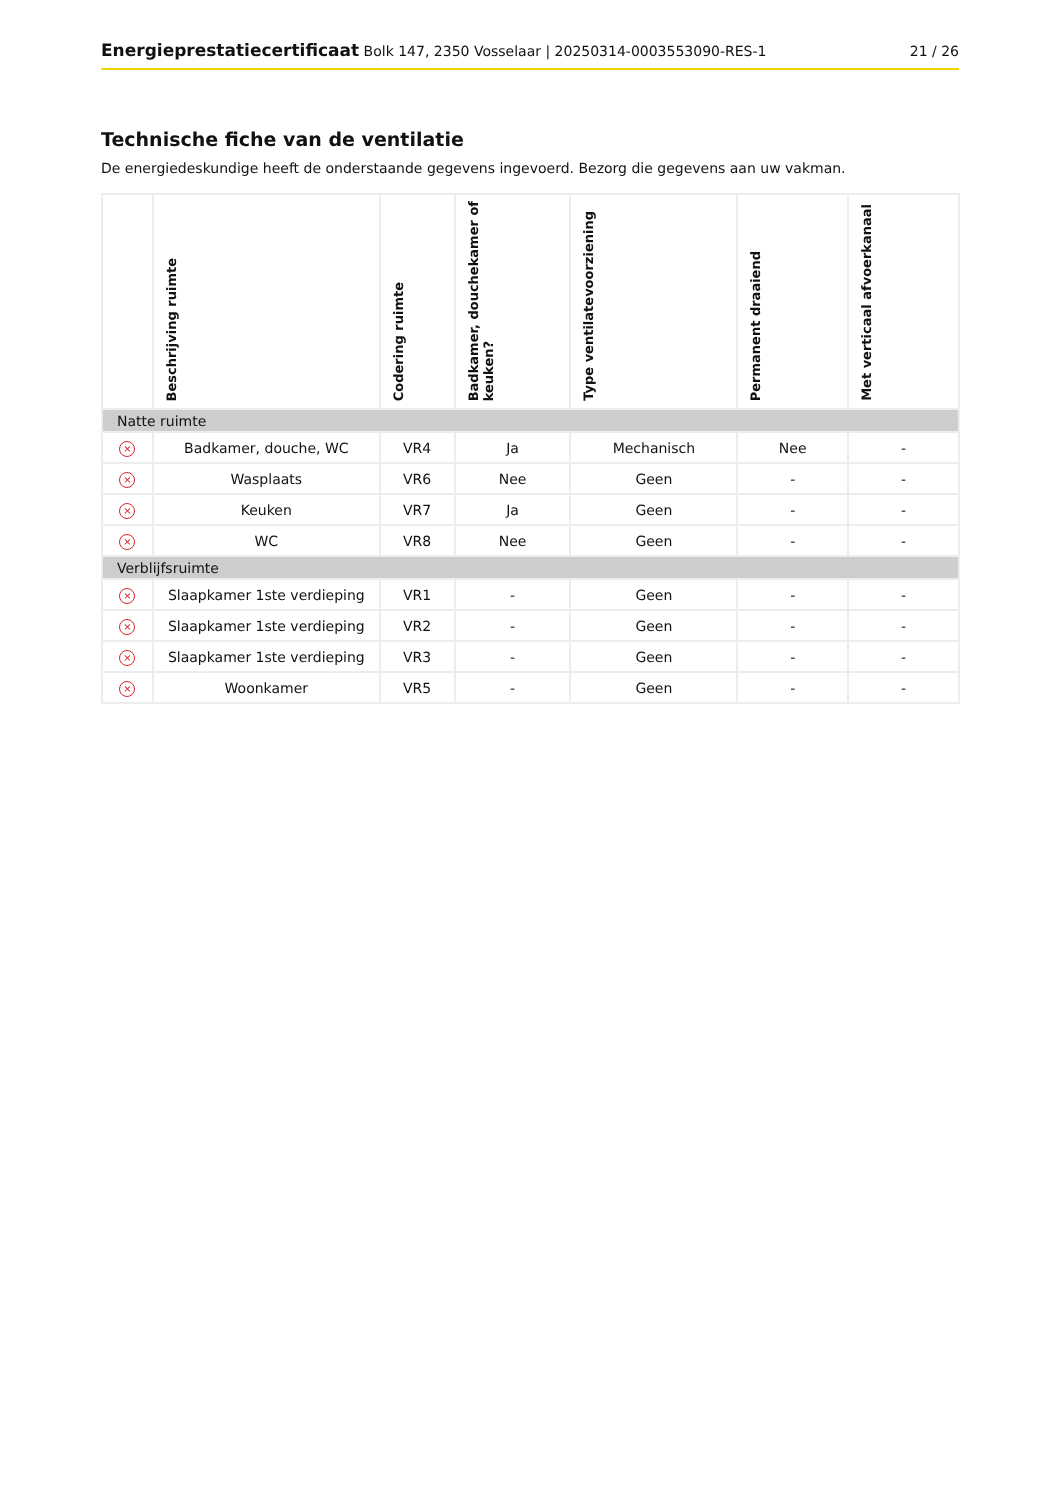Energieprestatiecertificaat Bolk 147, 2350 Vosselaar | 20250314-0003553090-RES-1
21 / 26
Technische fiche van de ventilatie
De energiedeskundige heeft de onderstaande gegevens ingevoerd. Bezorg die gegevens aan uw vakman.
| | Beschrijving ruimte | Codering ruimte | Badkamer, douchekamer of keuken? | Type ventilatevoorziening | Permanent draaiend | Met verticaal afvoerkanaal |
| --- | --- | --- | --- | --- | --- | --- |
| Natte ruimte | | | | | | |
| × | Badkamer, douche, WC | VR4 | Ja | Mechanisch | Nee | - |
| × | Wasplaats | VR6 | Nee | Geen | - | - |
| × | Keuken | VR7 | Ja | Geen | - | - |
| × | WC | VR8 | Nee | Geen | - | - |
| Verblijfsruimte | | | | | | |
| × | Slaapkamer 1ste verdieping | VR1 | - | Geen | - | - |
| × | Slaapkamer 1ste verdieping | VR2 | - | Geen | - | - |
| × | Slaapkamer 1ste verdieping | VR3 | - | Geen | - | - |
| × | Woonkamer | VR5 | - | Geen | - | - |